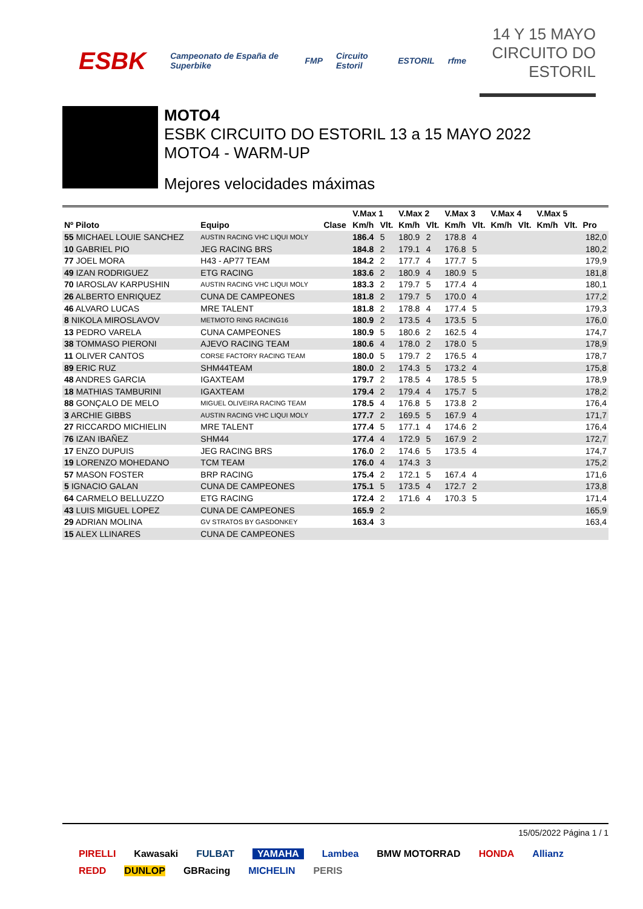ESBK Campeonato de España de Superbike FMP Circuito Estoril ESTORIL rfme
14 Y 15 MAYO
CIRCUITO DO ESTORIL
MOTO4
ESBK CIRCUITO DO ESTORIL 13 a 15 MAYO 2022
MOTO4 - WARM-UP
Mejores velocidades máximas
| | | | V.Max 1 | | V.Max 2 | | V.Max 3 | | V.Max 4 | | V.Max 5 | | |
| --- | --- | --- | --- | --- | --- | --- | --- | --- | --- | --- | --- | --- | --- |
| Nº Piloto | Equipo | Clase | Km/h | Vlt. | Km/h | Vlt. | Km/h | Vlt. | Km/h | Vlt. | Km/h | Vlt. | Pro |
| 55 MICHAEL LOUIE SANCHEZ | AUSTIN RACING VHC LIQUI MOLY | | 186.4 | 5 | 180.9 | 2 | 178.8 | 4 | | | | | 182,0 |
| 10 GABRIEL PIO | JEG RACING BRS | | 184.8 | 2 | 179.1 | 4 | 176.8 | 5 | | | | | 180,2 |
| 77 JOEL MORA | H43 - AP77 TEAM | | 184.2 | 2 | 177.7 | 4 | 177.7 | 5 | | | | | 179,9 |
| 49 IZAN RODRIGUEZ | ETG RACING | | 183.6 | 2 | 180.9 | 4 | 180.9 | 5 | | | | | 181,8 |
| 70 IAROSLAV KARPUSHIN | AUSTIN RACING VHC LIQUI MOLY | | 183.3 | 2 | 179.7 | 5 | 177.4 | 4 | | | | | 180,1 |
| 26 ALBERTO ENRIQUEZ | CUNA DE CAMPEONES | | 181.8 | 2 | 179.7 | 5 | 170.0 | 4 | | | | | 177,2 |
| 46 ALVARO LUCAS | MRE TALENT | | 181.8 | 2 | 178.8 | 4 | 177.4 | 5 | | | | | 179,3 |
| 8 NIKOLA MIROSLAVOV | METMOTO RING RACING16 | | 180.9 | 2 | 173.5 | 4 | 173.5 | 5 | | | | | 176,0 |
| 13 PEDRO VARELA | CUNA CAMPEONES | | 180.9 | 5 | 180.6 | 2 | 162.5 | 4 | | | | | 174,7 |
| 38 TOMMASO PIERONI | AJEVO RACING TEAM | | 180.6 | 4 | 178.0 | 2 | 178.0 | 5 | | | | | 178,9 |
| 11 OLIVER CANTOS | CORSE FACTORY RACING TEAM | | 180.0 | 5 | 179.7 | 2 | 176.5 | 4 | | | | | 178,7 |
| 89 ERIC RUZ | SHM44TEAM | | 180.0 | 2 | 174.3 | 5 | 173.2 | 4 | | | | | 175,8 |
| 48 ANDRES GARCIA | IGAXTEAM | | 179.7 | 2 | 178.5 | 4 | 178.5 | 5 | | | | | 178,9 |
| 18 MATHIAS TAMBURINI | IGAXTEAM | | 179.4 | 2 | 179.4 | 4 | 175.7 | 5 | | | | | 178,2 |
| 88 GONÇALO DE MELO | MIGUEL OLIVEIRA RACING TEAM | | 178.5 | 4 | 176.8 | 5 | 173.8 | 2 | | | | | 176,4 |
| 3 ARCHIE GIBBS | AUSTIN RACING VHC LIQUI MOLY | | 177.7 | 2 | 169.5 | 5 | 167.9 | 4 | | | | | 171,7 |
| 27 RICCARDO MICHIELIN | MRE TALENT | | 177.4 | 5 | 177.1 | 4 | 174.6 | 2 | | | | | 176,4 |
| 76 IZAN IBAÑEZ | SHM44 | | 177.4 | 4 | 172.9 | 5 | 167.9 | 2 | | | | | 172,7 |
| 17 ENZO DUPUIS | JEG RACING BRS | | 176.0 | 2 | 174.6 | 5 | 173.5 | 4 | | | | | 174,7 |
| 19 LORENZO MOHEDANO | TCM TEAM | | 176.0 | 4 | 174.3 | 3 | | | | | | | 175,2 |
| 57 MASON FOSTER | BRP RACING | | 175.4 | 2 | 172.1 | 5 | 167.4 | 4 | | | | | 171,6 |
| 5 IGNACIO GALAN | CUNA DE CAMPEONES | | 175.1 | 5 | 173.5 | 4 | 172.7 | 2 | | | | | 173,8 |
| 64 CARMELO BELLUZZO | ETG RACING | | 172.4 | 2 | 171.6 | 4 | 170.3 | 5 | | | | | 171,4 |
| 43 LUIS MIGUEL LOPEZ | CUNA DE CAMPEONES | | 165.9 | 2 | | | | | | | | | 165,9 |
| 29 ADRIAN MOLINA | GV STRATOS BY GASDONKEY | | 163.4 | 3 | | | | | | | | | 163,4 |
| 15 ALEX LLINARES | CUNA DE CAMPEONES | | | | | | | | | | | | |
15/05/2022 Página 1 / 1
PIRELLI Kawasaki FULBAT YAMAHA Lambea BMW MOTORRAD HONDA Allianz REDD DUNLOP GBRacing MICHELIN PERIS